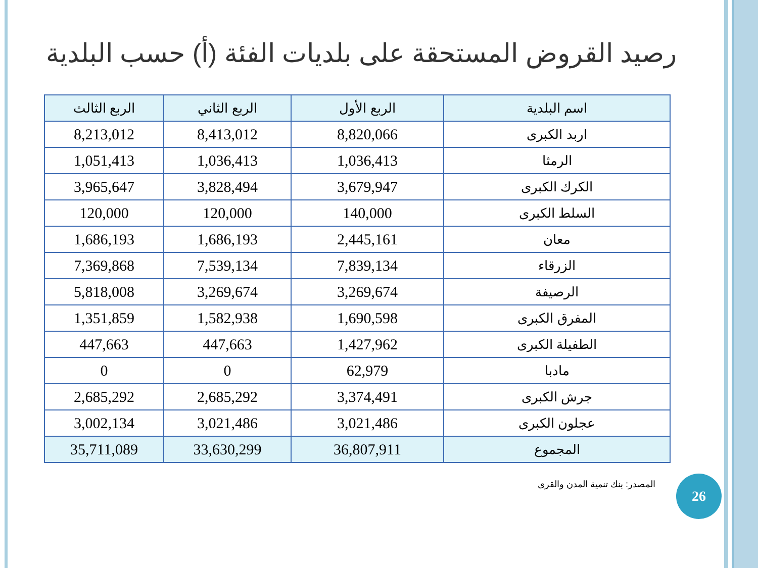رصيد القروض المستحقة على بلديات الفئة (أ) حسب البلدية
| اسم البلدية | الربع الأول | الربع الثاني | الربع الثالث |
| --- | --- | --- | --- |
| اربد الكبرى | 8,820,066 | 8,413,012 | 8,213,012 |
| الرمثا | 1,036,413 | 1,036,413 | 1,051,413 |
| الكرك الكبرى | 3,679,947 | 3,828,494 | 3,965,647 |
| السلط الكبرى | 140,000 | 120,000 | 120,000 |
| معان | 2,445,161 | 1,686,193 | 1,686,193 |
| الزرقاء | 7,839,134 | 7,539,134 | 7,369,868 |
| الرصيفة | 3,269,674 | 3,269,674 | 5,818,008 |
| المفرق الكبرى | 1,690,598 | 1,582,938 | 1,351,859 |
| الطفيلة الكبرى | 1,427,962 | 447,663 | 447,663 |
| مادبا | 62,979 | 0 | 0 |
| جرش الكبرى | 3,374,491 | 2,685,292 | 2,685,292 |
| عجلون الكبرى | 3,021,486 | 3,021,486 | 3,002,134 |
| المجموع | 36,807,911 | 33,630,299 | 35,711,089 |
المصدر: بنك تنمية المدن والقرى 26